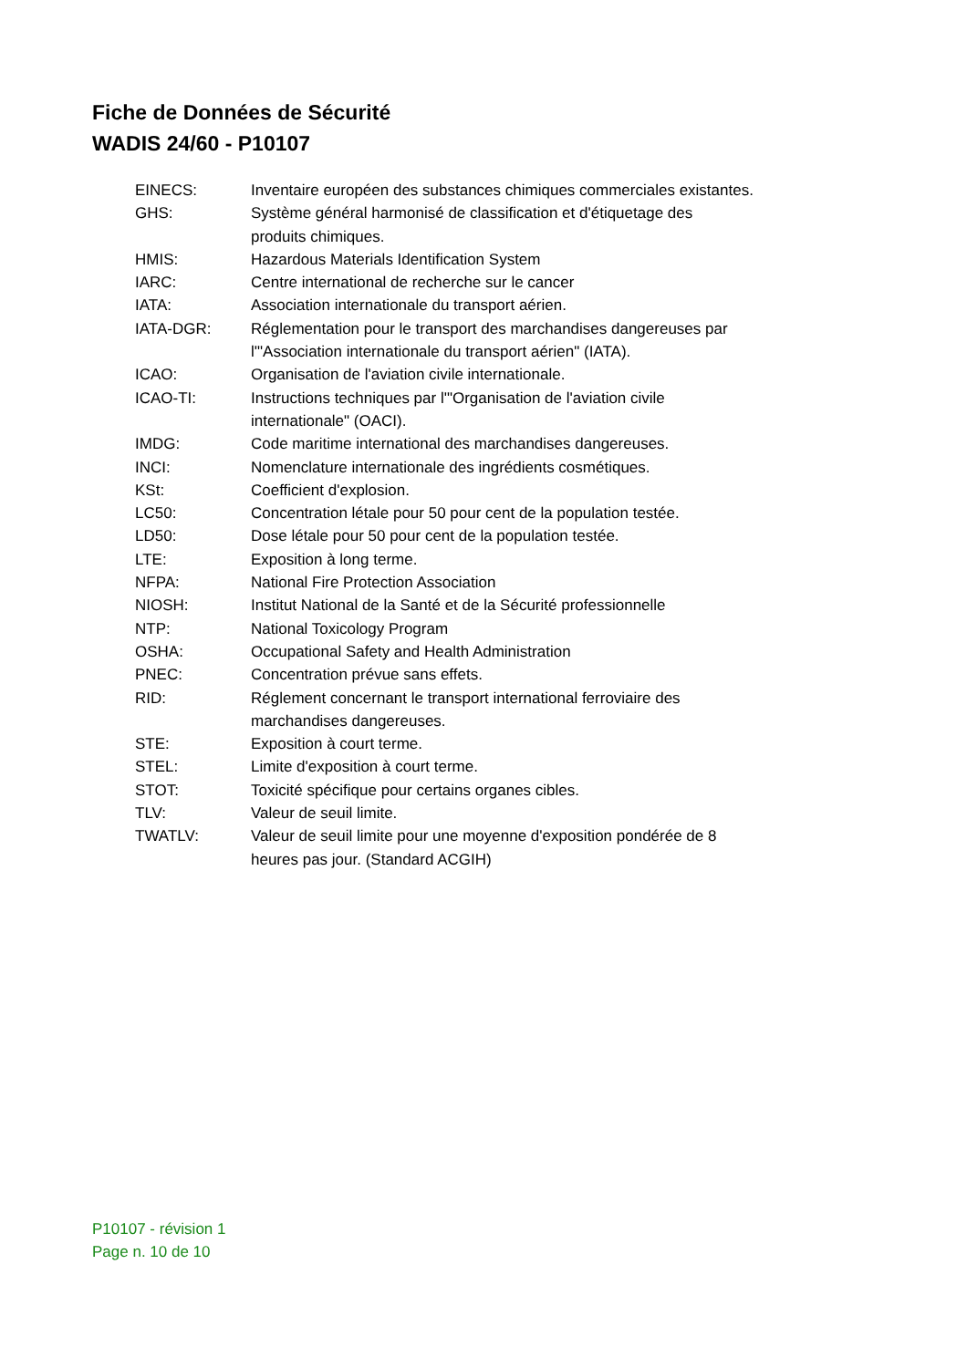Fiche de Données de Sécurité
WADIS 24/60 - P10107
| EINECS: | Inventaire européen des substances chimiques commerciales existantes. |
| GHS: | Système général harmonisé de classification et d'étiquetage des produits chimiques. |
| HMIS: | Hazardous Materials Identification System |
| IARC: | Centre international de recherche sur le cancer |
| IATA: | Association internationale du transport aérien. |
| IATA-DGR: | Réglementation pour le transport des marchandises dangereuses par l'"Association internationale du transport aérien" (IATA). |
| ICAO: | Organisation de l'aviation civile internationale. |
| ICAO-TI: | Instructions techniques par l'"Organisation de l'aviation civile internationale" (OACI). |
| IMDG: | Code maritime international des marchandises dangereuses. |
| INCI: | Nomenclature internationale des ingrédients cosmétiques. |
| KSt: | Coefficient d'explosion. |
| LC50: | Concentration létale pour 50 pour cent de la population testée. |
| LD50: | Dose létale pour 50 pour cent de la population testée. |
| LTE: | Exposition à long terme. |
| NFPA: | National Fire Protection Association |
| NIOSH: | Institut National de la Santé et de la Sécurité professionnelle |
| NTP: | National Toxicology Program |
| OSHA: | Occupational Safety and Health Administration |
| PNEC: | Concentration prévue sans effets. |
| RID: | Réglement concernant le transport international ferroviaire des marchandises dangereuses. |
| STE: | Exposition à court terme. |
| STEL: | Limite d'exposition à court terme. |
| STOT: | Toxicité spécifique pour certains organes cibles. |
| TLV: | Valeur de seuil limite. |
| TWATLV: | Valeur de seuil limite pour une moyenne d'exposition pondérée de 8 heures pas jour. (Standard ACGIH) |
P10107 - révision 1
Page n. 10 de 10